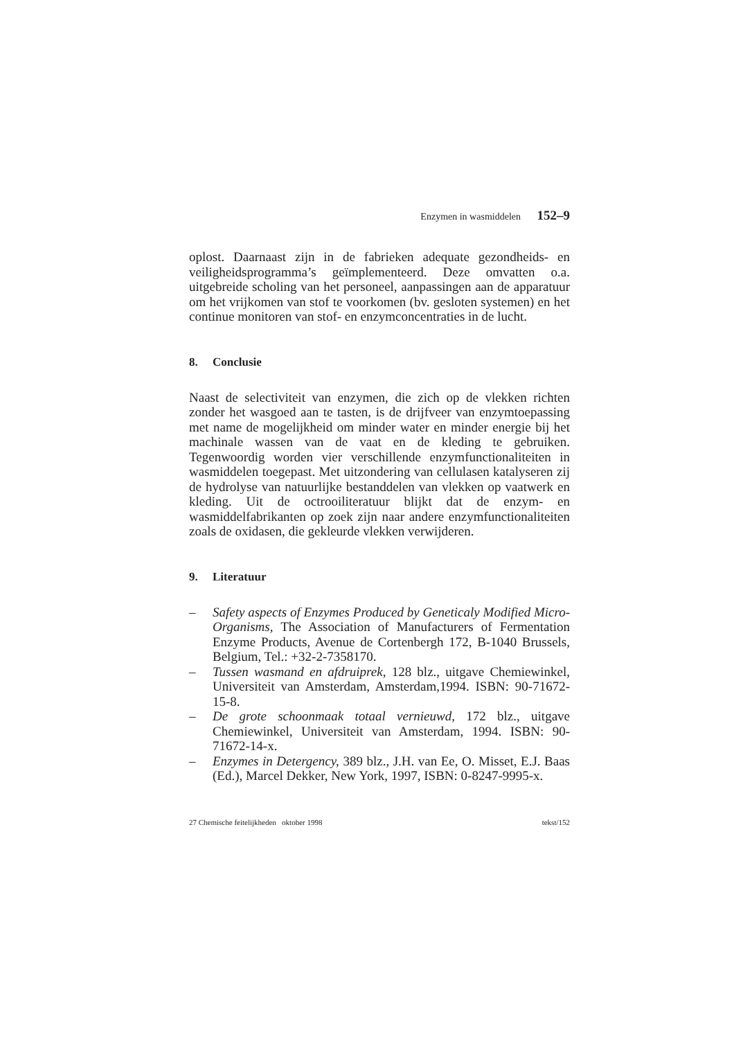Enzymen in wasmiddelen 152–9
oplost. Daarnaast zijn in de fabrieken adequate gezondheids- en veiligheidsprogramma’s geïmplementeerd. Deze omvatten o.a. uitgebreide scholing van het personeel, aanpassingen aan de apparatuur om het vrijkomen van stof te voorkomen (bv. gesloten systemen) en het continue monitoren van stof- en enzymconcentraties in de lucht.
8. Conclusie
Naast de selectiviteit van enzymen, die zich op de vlekken richten zonder het wasgoed aan te tasten, is de drijfveer van enzymtoepassing met name de mogelijkheid om minder water en minder energie bij het machinale wassen van de vaat en de kleding te gebruiken. Tegenwoordig worden vier verschillende enzymfunctionaliteiten in wasmiddelen toegepast. Met uitzondering van cellulasen katalyseren zij de hydrolyse van natuurlijke bestanddelen van vlekken op vaatwerk en kleding. Uit de octrooiliteratuur blijkt dat de enzym- en wasmiddelfabrikanten op zoek zijn naar andere enzymfunctionaliteiten zoals de oxidasen, die gekleurde vlekken verwijderen.
9. Literatuur
– Safety aspects of Enzymes Produced by Geneticaly Modified Micro-Organisms, The Association of Manufacturers of Fermentation Enzyme Products, Avenue de Cortenbergh 172, B-1040 Brussels, Belgium, Tel.: +32-2-7358170.
– Tussen wasmand en afdruiprek, 128 blz., uitgave Chemiewinkel, Universiteit van Amsterdam, Amsterdam,1994. ISBN: 90-71672-15-8.
– De grote schoonmaak totaal vernieuwd, 172 blz., uitgave Chemiewinkel, Universiteit van Amsterdam, 1994. ISBN: 90-71672-14-x.
– Enzymes in Detergency, 389 blz., J.H. van Ee, O. Misset, E.J. Baas (Ed.), Marcel Dekker, New York, 1997, ISBN: 0-8247-9995-x.
27 Chemische feitelijkheden oktober 1998 tekst/152